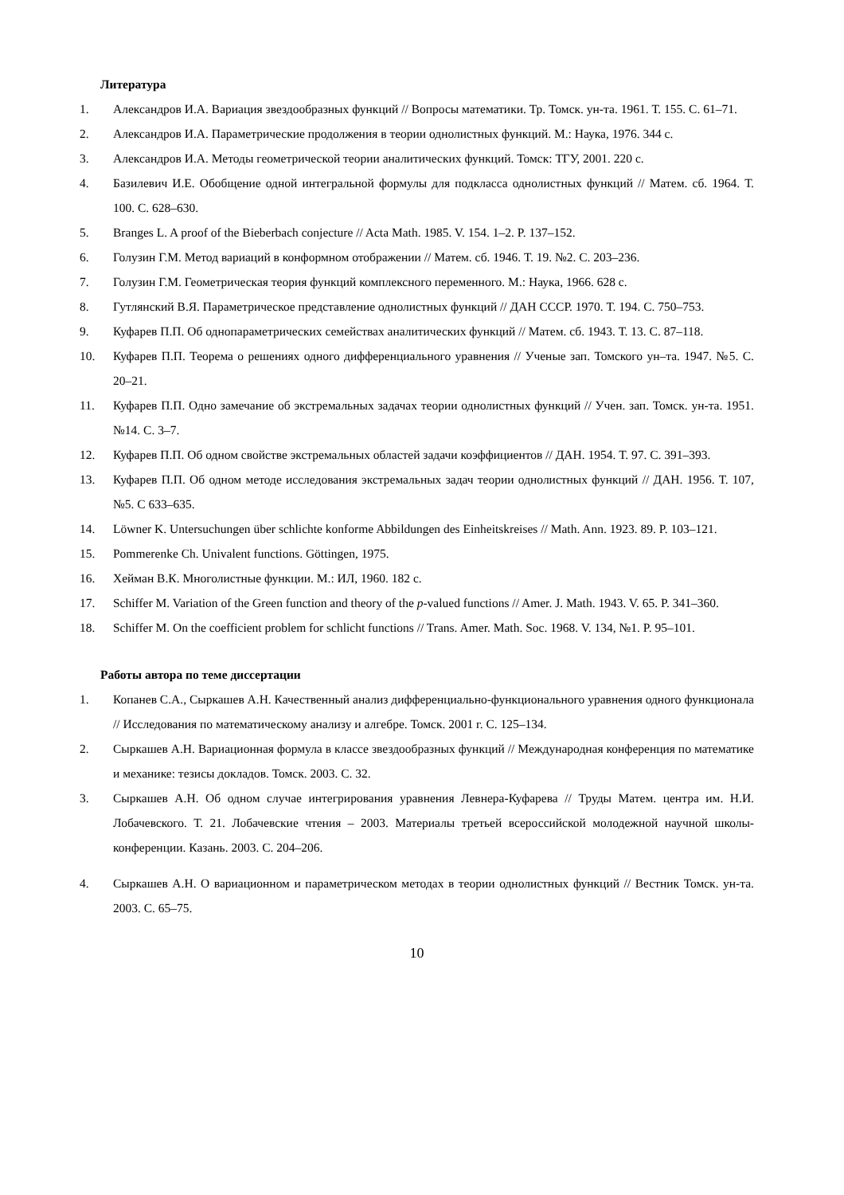Литература
1. Александров И.А. Вариация звездообразных функций // Вопросы математики. Тр. Томск. ун-та. 1961. Т. 155. С. 61–71.
2. Александров И.А. Параметрические продолжения в теории однолистных функций. М.: Наука, 1976. 344 с.
3. Александров И.А. Методы геометрической теории аналитических функций. Томск: ТГУ, 2001. 220 с.
4. Базилевич И.Е. Обобщение одной интегральной формулы для подкласса однолистных функций // Матем. сб. 1964. Т. 100. С. 628–630.
5. Branges L. A proof of the Bieberbach conjecture // Acta Math. 1985. V. 154. 1–2. P. 137–152.
6. Голузин Г.М. Метод вариаций в конформном отображении // Матем. сб. 1946. Т. 19. №2. С. 203–236.
7. Голузин Г.М. Геометрическая теория функций комплексного переменного. М.: Наука, 1966. 628 с.
8. Гутлянский В.Я. Параметрическое представление однолистных функций // ДАН СССР. 1970. Т. 194. С. 750–753.
9. Куфарев П.П. Об однопараметрических семействах аналитических функций // Матем. сб. 1943. Т. 13. С. 87–118.
10. Куфарев П.П. Теорема о решениях одного дифференциального уравнения // Ученые зап. Томского ун–та. 1947. №5. С. 20–21.
11. Куфарев П.П. Одно замечание об экстремальных задачах теории однолистных функций // Учен. зап. Томск. ун-та. 1951. №14. С. 3–7.
12. Куфарев П.П. Об одном свойстве экстремальных областей задачи коэффициентов // ДАН. 1954. Т. 97. С. 391–393.
13. Куфарев П.П. Об одном методе исследования экстремальных задач теории однолистных функций // ДАН. 1956. Т. 107, №5. С 633–635.
14. Löwner K. Untersuchungen über schlichte konforme Abbildungen des Einheitskreises // Math. Ann. 1923. 89. P. 103–121.
15. Pommerenke Ch. Univalent functions. Göttingen, 1975.
16. Хейман В.К. Многолистные функции. М.: ИЛ, 1960. 182 с.
17. Schiffer M. Variation of the Green function and theory of the p-valued functions // Amer. J. Math. 1943. V. 65. P. 341–360.
18. Schiffer M. On the coefficient problem for schlicht functions // Trans. Amer. Math. Soc. 1968. V. 134, №1. P. 95–101.
Работы автора по теме диссертации
1. Копанев С.А., Сыркашев А.Н. Качественный анализ дифференциально-функционального уравнения одного функционала // Исследования по математическому анализу и алгебре. Томск. 2001 г. С. 125–134.
2. Сыркашев А.Н. Вариационная формула в классе звездообразных функций // Международная конференция по математике и механике: тезисы докладов. Томск. 2003. С. 32.
3. Сыркашев А.Н. Об одном случае интегрирования уравнения Левнера-Куфарева // Труды Матем. центра им. Н.И. Лобачевского. Т. 21. Лобачевские чтения – 2003. Материалы третьей всероссийской молодежной научной школы-конференции. Казань. 2003. С. 204–206.
4. Сыркашев А.Н. О вариационном и параметрическом методах в теории однолистных функций // Вестник Томск. ун-та. 2003. С. 65–75.
10